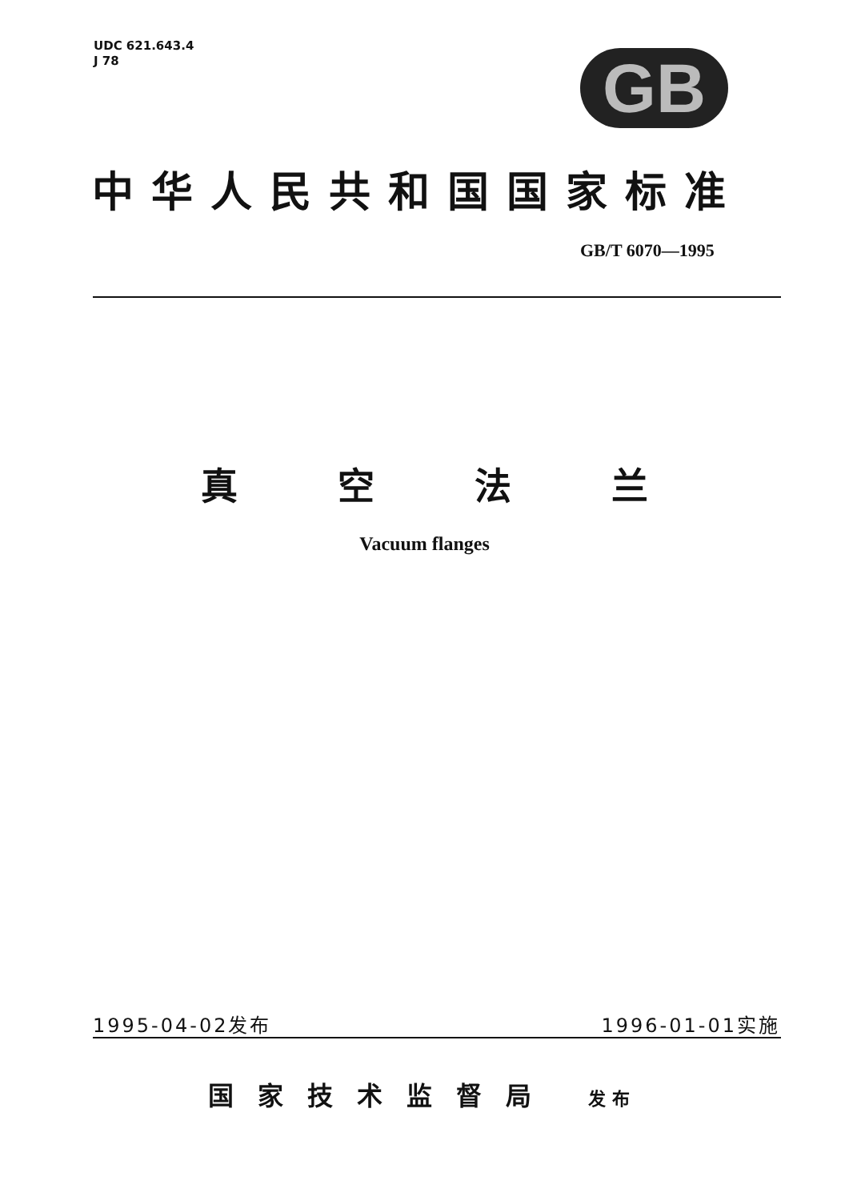UDC 621.643.4
J 78
GB
中华人民共和国国家标准
GB/T 6070—1995
真空法兰
Vacuum flanges
1995-04-02发布 1996-01-01实施
国家技术监督局 发布